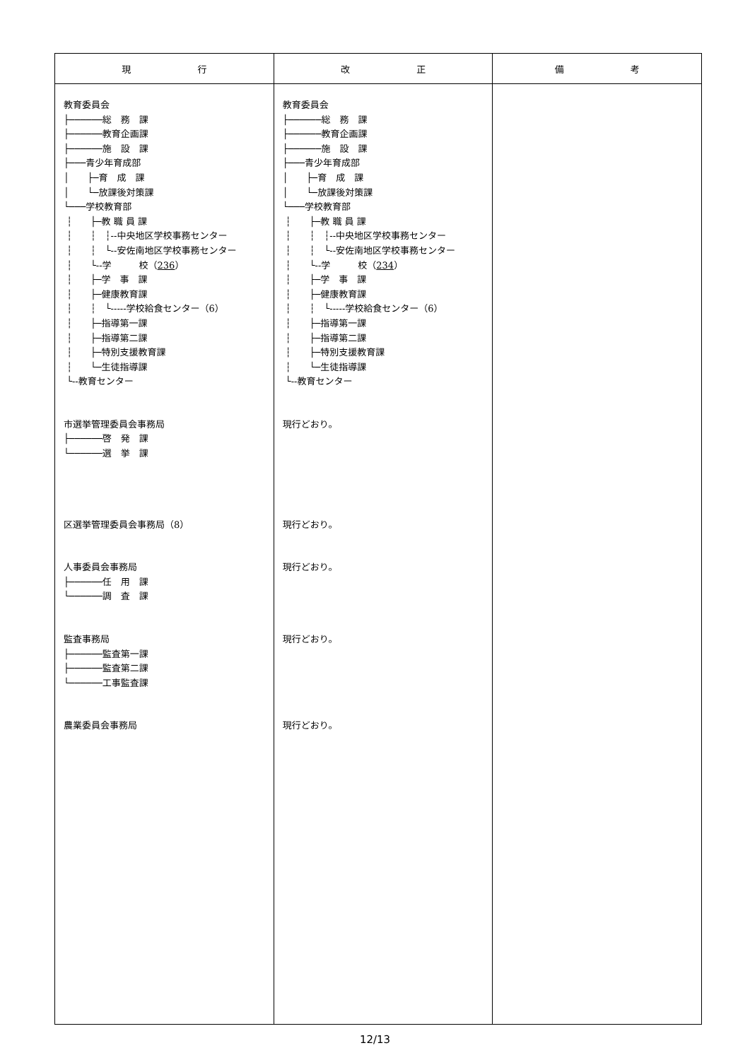| 現 行 | 改 正 | 備 考 |
| --- | --- | --- |
| 教育委員会 ├──────総 務 課 ├──────教育企画課 ├──────施 設 課 ├───青少年育成部 │ ├─育 成 課 │ └─放課後対策課 └───学校教育部 ┆ ├─教 職 員 課 ┆ ┆ ┆--中央地区学校事務センター ┆ ┆ └--安佐南地区学校事務センター ┆ └--学 校（ 236 ） ┆ ├─学 事 課 ┆ ├─健康教育課 ┆ ┆ └-----学校給食センター（6） ┆ ├─指導第一課 ┆ ├─指導第二課 ┆ ├─特別支援教育課 ┆ └─生徒指導課 └--教育センター 市選挙管理委員会事務局 ├──────啓 発 課 └──────選 挙 課 区選挙管理委員会事務局（8） 人事委員会事務局 ├──────任 用 課 └──────調 査 課 監査事務局 ├──────監査第一課 ├──────監査第二課 └──────工事監査課 農業委員会事務局 | 教育委員会 ├──────総 務 課 ├──────教育企画課 ├──────施 設 課 ├───青少年育成部 │ ├─育 成 課 │ └─放課後対策課 └───学校教育部 ┆ ├─教 職 員 課 ┆ ┆ ┆--中央地区学校事務センター ┆ ┆ └--安佐南地区学校事務センター ┆ └--学 校（ 234 ） ┆ ├─学 事 課 ┆ ├─健康教育課 ┆ ┆ └-----学校給食センター（6） ┆ ├─指導第一課 ┆ ├─指導第二課 ┆ ├─特別支援教育課 ┆ └─生徒指導課 └--教育センター 現行どおり。 現行どおり。 現行どおり。 現行どおり。 現行どおり。 | |
12/13